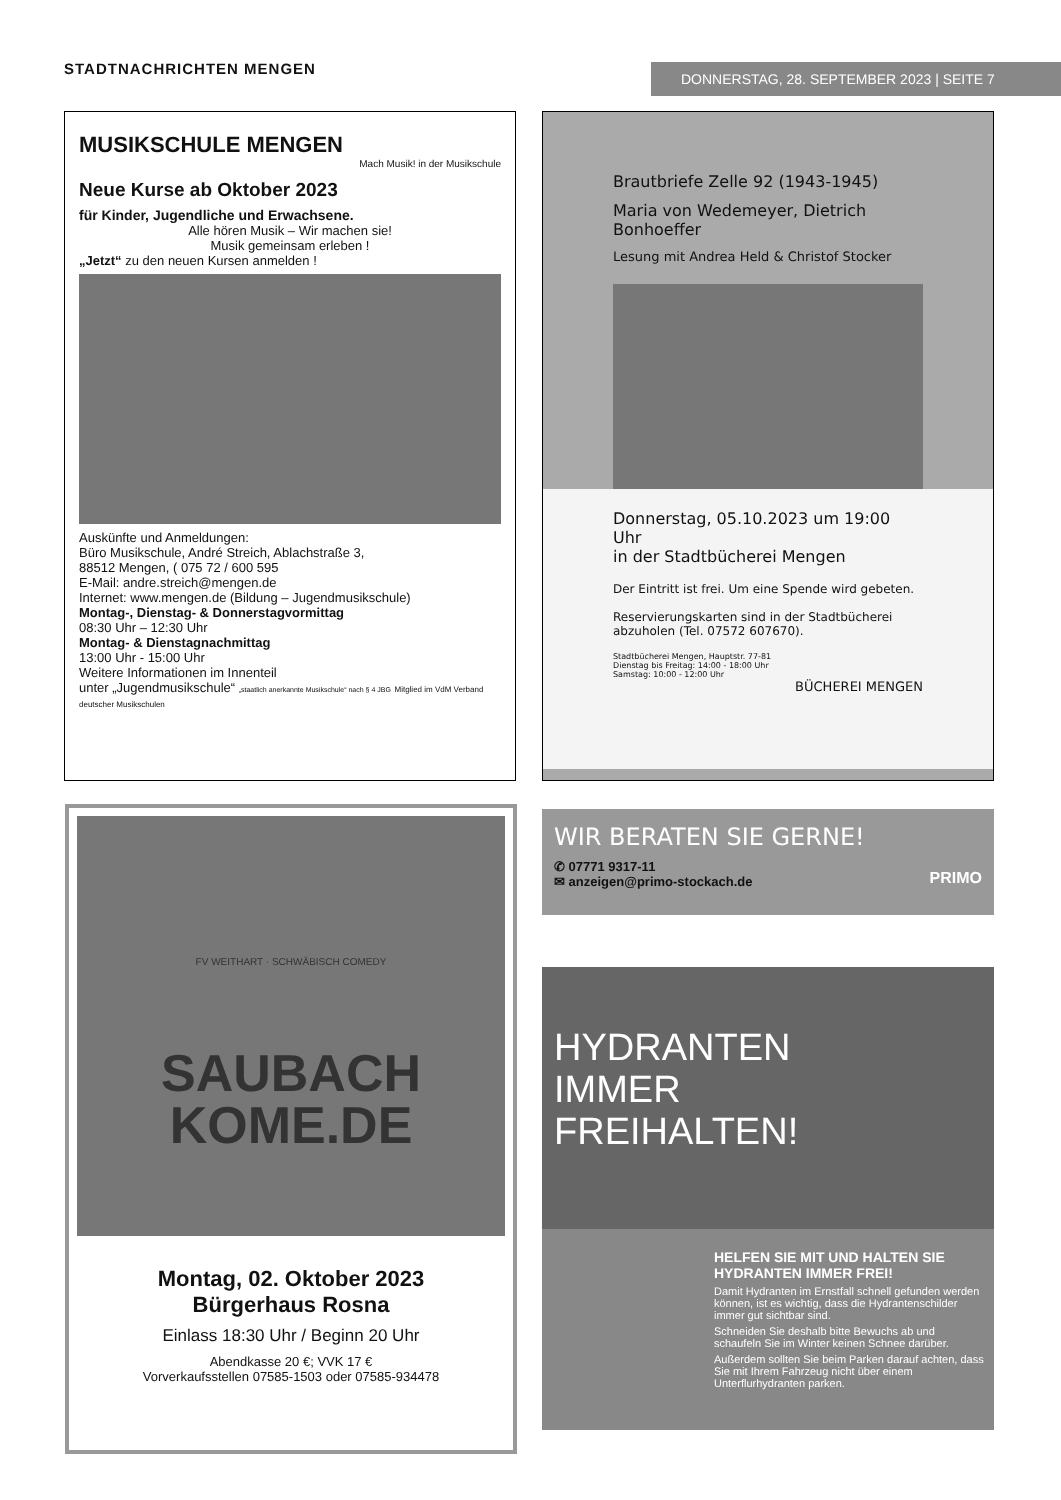STADTNACHRICHTEN MENGEN DONNERSTAG, 28. SEPTEMBER 2023 | SEITE 7
MUSIKSCHULE MENGEN
Mach Musik! in der Musikschule
Neue Kurse ab Oktober 2023
für Kinder, Jugendliche und Erwachsene.
Alle hören Musik – Wir machen sie!
Musik gemeinsam erleben !
„Jetzt“ zu den neuen Kursen anmelden !
Auskünfte und Anmeldungen:
Büro Musikschule, André Streich, Ablachstraße 3,
88512 Mengen, ( 075 72 / 600 595
E-Mail: andre.streich@mengen.de
Internet: www.mengen.de (Bildung – Jugendmusikschule)
Montag-, Dienstag- & Donnerstagvormittag
08:30 Uhr – 12:30 Uhr
Montag- & Dienstagnachmittag
13:00 Uhr - 15:00 Uhr
Weitere Informationen im Innenteil
unter „Jugendmusikschule“ „staatlich anerkannte Musikschule“ nach § 4 JBG Mitglied im VdM Verband deutscher Musikschulen
Brautbriefe Zelle 92 (1943-1945)
Maria von Wedemeyer, Dietrich Bonhoeffer
Lesung mit Andrea Held & Christof Stocker
Donnerstag, 05.10.2023 um 19:00 Uhr
in der Stadtbücherei Mengen
Der Eintritt ist frei. Um eine Spende wird gebeten.
Reservierungskarten sind in der Stadtbücherei
abzuholen (Tel. 07572 607670).
Stadtbücherei Mengen, Hauptstr. 77-81
Dienstag bis Freitag: 14:00 - 18:00 Uhr
Samstag: 10:00 - 12:00 Uhr
BÜCHEREI MENGEN
FV WEITHART · SCHWÄBISCH COMEDY
SAUBACH
KOME.DE
Montag, 02. Oktober 2023
Bürgerhaus Rosna
Einlass 18:30 Uhr / Beginn 20 Uhr
Abendkasse 20 €; VVK 17 €
Vorverkaufsstellen 07585-1503 oder 07585-934478
WIR BERATEN SIE GERNE!
✆ 07771 9317-11
✉ anzeigen@primo-stockach.de
PRIMO
HYDRANTEN
IMMER
FREIHALTEN!
HELFEN SIE MIT UND HALTEN SIE HYDRANTEN IMMER FREI!
Damit Hydranten im Ernstfall schnell gefunden werden können, ist es wichtig, dass die Hydrantenschilder immer gut sichtbar sind.
Schneiden Sie deshalb bitte Bewuchs ab und schaufeln Sie im Winter keinen Schnee darüber.
Außerdem sollten Sie beim Parken darauf achten, dass Sie mit Ihrem Fahrzeug nicht über einem Unterflurhydranten parken.